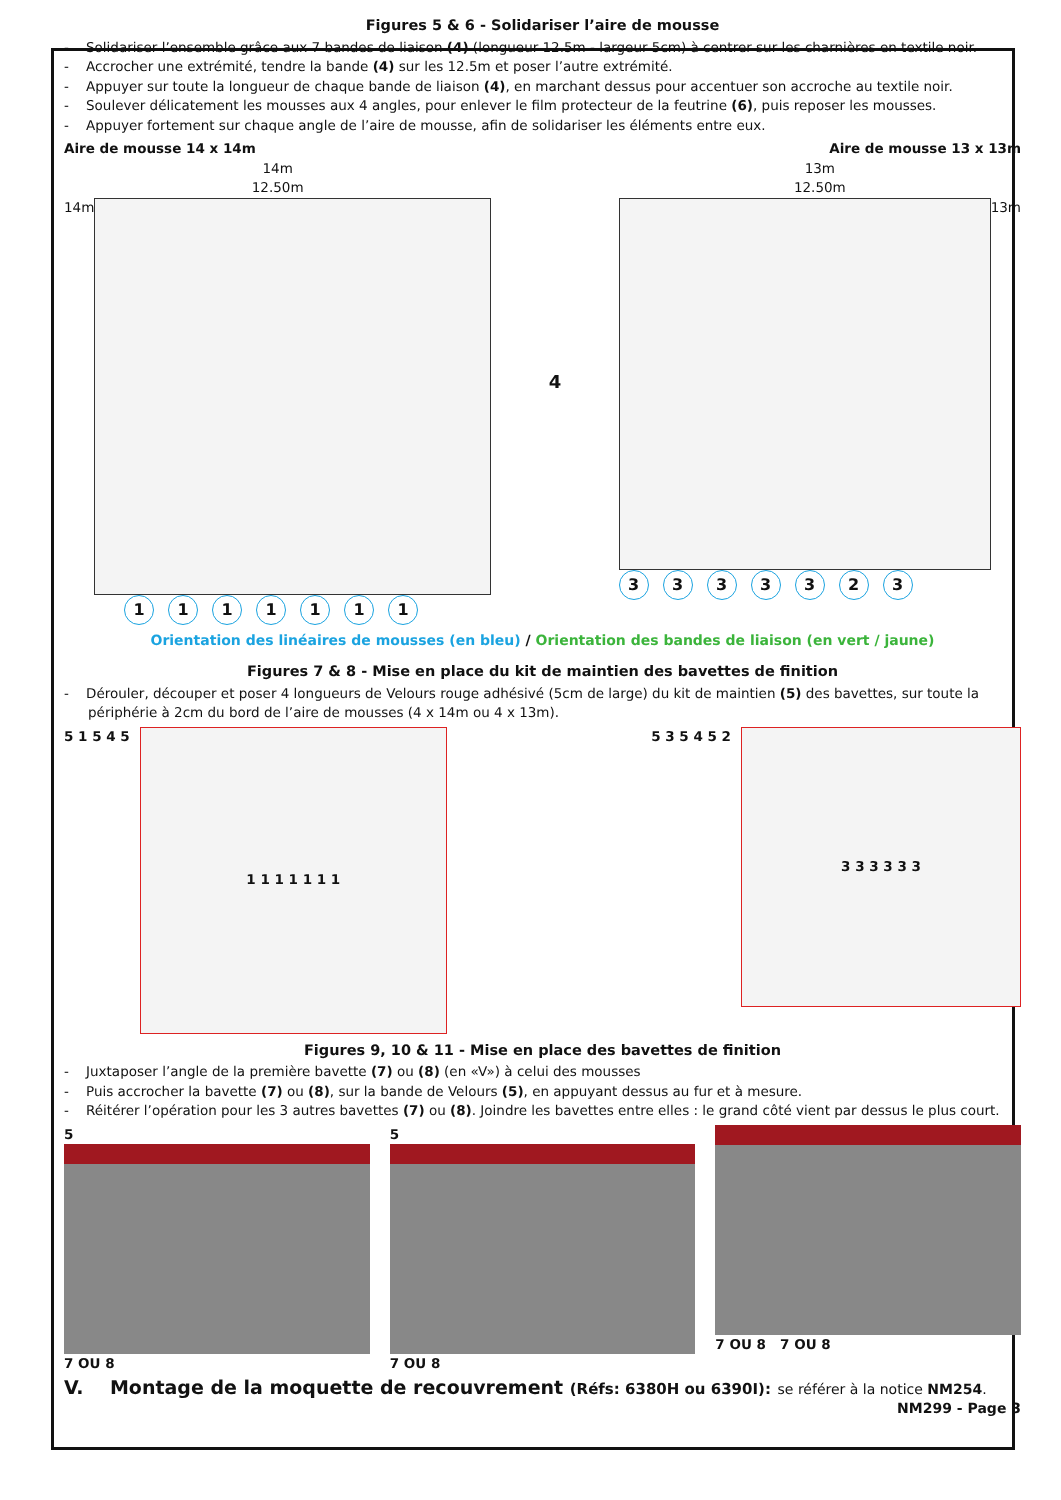Figures 5 & 6 - Solidariser l’aire de mousse
- Solidariser l’ensemble grâce aux 7 bandes de liaison (4) (longueur 12.5m - largeur 5cm) à centrer sur les charnières en textile noir.
- Accrocher une extrémité, tendre la bande (4) sur les 12.5m et poser l’autre extrémité.
- Appuyer sur toute la longueur de chaque bande de liaison (4), en marchant dessus pour accentuer son accroche au textile noir.
- Soulever délicatement les mousses aux 4 angles, pour enlever le film protecteur de la feutrine (6), puis reposer les mousses.
- Appuyer fortement sur chaque angle de l’aire de mousse, afin de solidariser les éléments entre eux.
Aire de mousse 14 x 14m
14m
12.50m
14m
1 1 1 1 1 1 1
4
Aire de mousse 13 x 13m
13m
12.50m
13m
3 3 3 3 3 2 3
Orientation des linéaires de mousses (en bleu) / Orientation des bandes de liaison (en vert / jaune)
Figures 7 & 8 - Mise en place du kit de maintien des bavettes de finition
- Dérouler, découper et poser 4 longueurs de Velours rouge adhésivé (5cm de large) du kit de maintien (5) des bavettes, sur toute la périphérie à 2cm du bord de l’aire de mousses (4 x 14m ou 4 x 13m).
5 1 5 4 5
1 1 1 1 1 1 1
5 3 5 4 5 2
3 3 3 3 3 3
Figures 9, 10 & 11 - Mise en place des bavettes de finition
- Juxtaposer l’angle de la première bavette (7) ou (8) (en «V») à celui des mousses
- Puis accrocher la bavette (7) ou (8), sur la bande de Velours (5), en appuyant dessus au fur et à mesure.
- Réitérer l’opération pour les 3 autres bavettes (7) ou (8). Joindre les bavettes entre elles : le grand côté vient par dessus le plus court.
5
7 OU 8
5
7 OU 8
7 OU 8 7 OU 8
V. Montage de la moquette de recouvrement (Réfs: 6380H ou 6390I): se référer à la notice NM254.
NM299 - Page 3